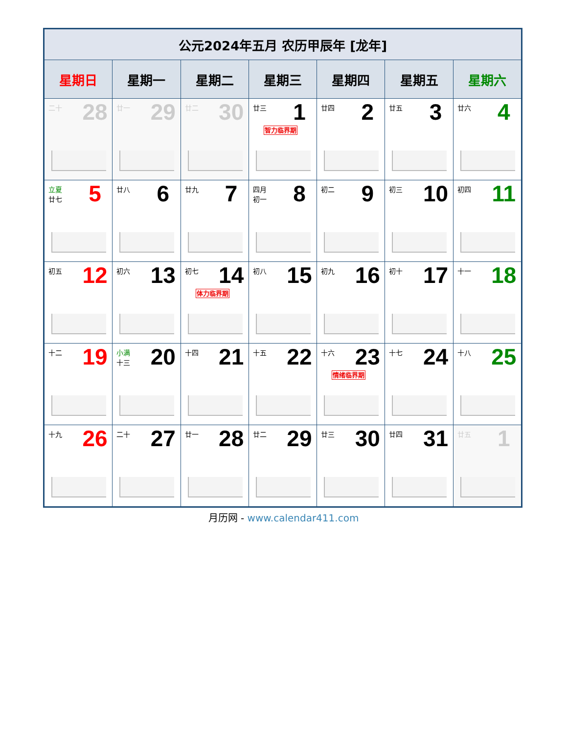| 公元2024年五月 农历甲辰年 [龙年] | | | | | | |
| --- | --- | --- | --- | --- | --- | --- |
| 星期日 | 星期一 | 星期二 | 星期三 | 星期四 | 星期五 | 星期六 |
| 二十 28 | 廿一 29 | 廿二 30 | 廿三 1 智力临界期 | 廿四 2 | 廿五 3 | 廿六 4 |
| 立夏 廿七 5 | 廿八 6 | 廿九 7 | 四月 初一 8 | 初二 9 | 初三 10 | 初四 11 |
| 初五 12 | 初六 13 | 初七 14 体力临界期 | 初八 15 | 初九 16 | 初十 17 | 十一 18 |
| 十二 19 | 小满 十三 20 | 十四 21 | 十五 22 | 十六 23 情绪临界期 | 十七 24 | 十八 25 |
| 十九 26 | 二十 27 | 廿一 28 | 廿二 29 | 廿三 30 | 廿四 31 | 廿五 1 |
月历网 - www.calendar411.com